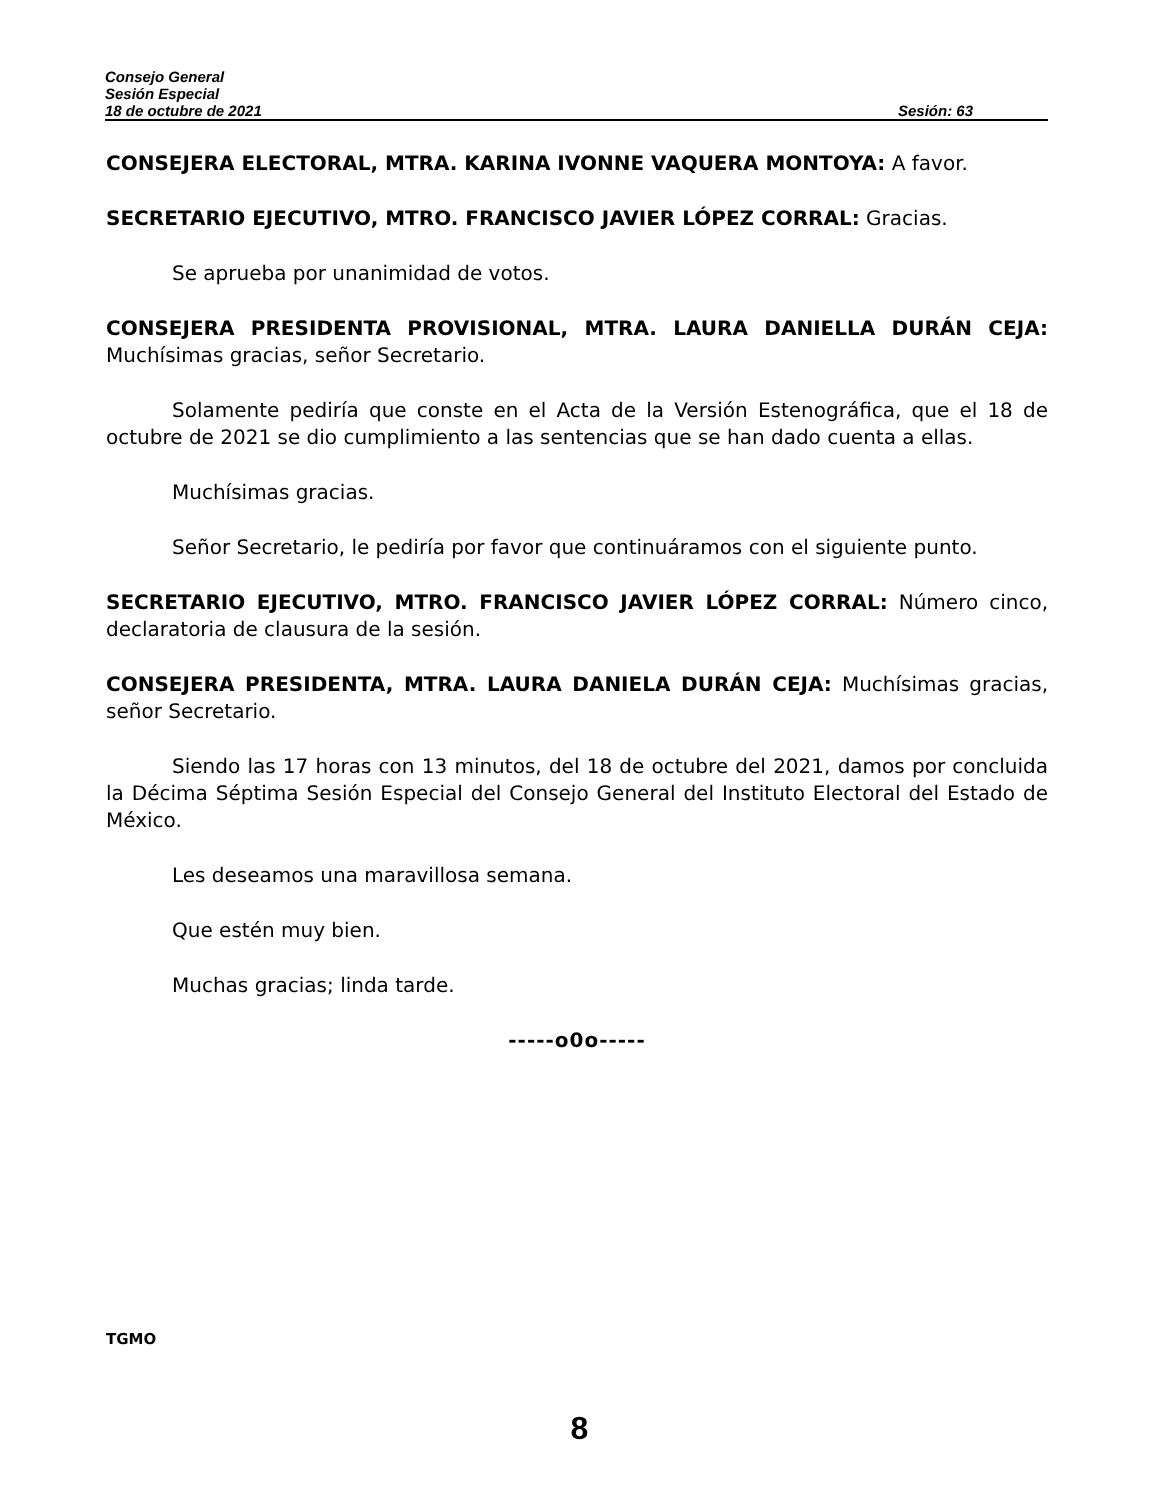Consejo General
Sesión Especial
18 de octubre de 2021 Sesión: 63
CONSEJERA ELECTORAL, MTRA. KARINA IVONNE VAQUERA MONTOYA: A favor.
SECRETARIO EJECUTIVO, MTRO. FRANCISCO JAVIER LÓPEZ CORRAL: Gracias.
Se aprueba por unanimidad de votos.
CONSEJERA PRESIDENTA PROVISIONAL, MTRA. LAURA DANIELLA DURÁN CEJA: Muchísimas gracias, señor Secretario.
Solamente pediría que conste en el Acta de la Versión Estenográfica, que el 18 de octubre de 2021 se dio cumplimiento a las sentencias que se han dado cuenta a ellas.
Muchísimas gracias.
Señor Secretario, le pediría por favor que continuáramos con el siguiente punto.
SECRETARIO EJECUTIVO, MTRO. FRANCISCO JAVIER LÓPEZ CORRAL: Número cinco, declaratoria de clausura de la sesión.
CONSEJERA PRESIDENTA, MTRA. LAURA DANIELA DURÁN CEJA: Muchísimas gracias, señor Secretario.
Siendo las 17 horas con 13 minutos, del 18 de octubre del 2021, damos por concluida la Décima Séptima Sesión Especial del Consejo General del Instituto Electoral del Estado de México.
Les deseamos una maravillosa semana.
Que estén muy bien.
Muchas gracias; linda tarde.
-----o0o-----
TGMO
8